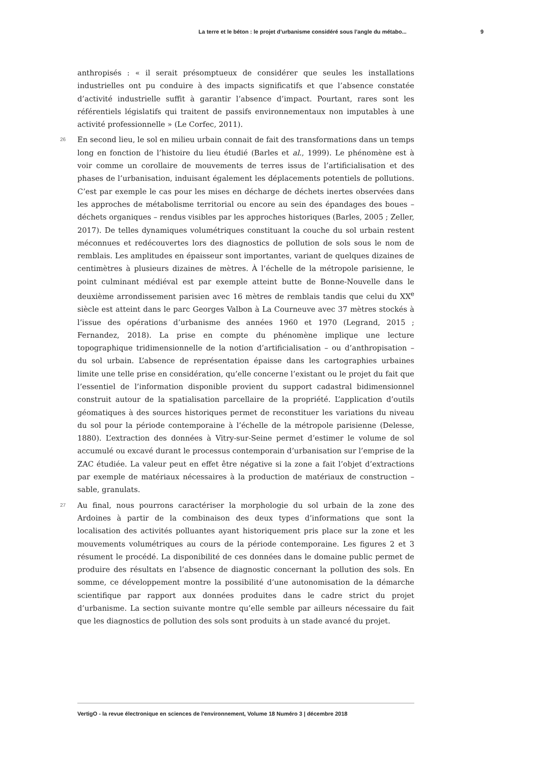La terre et le béton : le projet d’urbanisme considéré sous l’angle du métabo... 9
anthropisés : « il serait présomptueux de considérer que seules les installations industrielles ont pu conduire à des impacts significatifs et que l’absence constatée d’activité industrielle suffit à garantir l’absence d’impact. Pourtant, rares sont les référentiels législatifs qui traitent de passifs environnementaux non imputables à une activité professionnelle » (Le Corfec, 2011).
26 En second lieu, le sol en milieu urbain connait de fait des transformations dans un temps long en fonction de l’histoire du lieu étudié (Barles et al., 1999). Le phénomène est à voir comme un corollaire de mouvements de terres issus de l’artificialisation et des phases de l’urbanisation, induisant également les déplacements potentiels de pollutions. C’est par exemple le cas pour les mises en décharge de déchets inertes observées dans les approches de métabolisme territorial ou encore au sein des épandages des boues – déchets organiques – rendus visibles par les approches historiques (Barles, 2005 ; Zeller, 2017). De telles dynamiques volumétriques constituant la couche du sol urbain restent méconnues et redécouvertes lors des diagnostics de pollution de sols sous le nom de remblais. Les amplitudes en épaisseur sont importantes, variant de quelques dizaines de centimètres à plusieurs dizaines de mètres. À l’échelle de la métropole parisienne, le point culminant médiéval est par exemple atteint butte de Bonne-Nouvelle dans le deuxième arrondissement parisien avec 16 mètres de remblais tandis que celui du XX<sup>e</sup> siècle est atteint dans le parc Georges Valbon à La Courneuve avec 37 mètres stockés à l’issue des opérations d’urbanisme des années 1960 et 1970 (Legrand, 2015 ; Fernandez, 2018). La prise en compte du phénomène implique une lecture topographique tridimensionnelle de la notion d’artificialisation – ou d’anthropisation – du sol urbain. L’absence de représentation épaisse dans les cartographies urbaines limite une telle prise en considération, qu’elle concerne l’existant ou le projet du fait que l’essentiel de l’information disponible provient du support cadastral bidimensionnel construit autour de la spatialisation parcellaire de la propriété. L’application d’outils géomatiques à des sources historiques permet de reconstituer les variations du niveau du sol pour la période contemporaine à l’échelle de la métropole parisienne (Delesse, 1880). L’extraction des données à Vitry-sur-Seine permet d’estimer le volume de sol accumulé ou excavé durant le processus contemporain d’urbanisation sur l’emprise de la ZAC étudiée. La valeur peut en effet être négative si la zone a fait l’objet d’extractions par exemple de matériaux nécessaires à la production de matériaux de construction – sable, granulats.
27 Au final, nous pourrons caractériser la morphologie du sol urbain de la zone des Ardoines à partir de la combinaison des deux types d’informations que sont la localisation des activités polluantes ayant historiquement pris place sur la zone et les mouvements volumétriques au cours de la période contemporaine. Les figures 2 et 3 résument le procédé. La disponibilité de ces données dans le domaine public permet de produire des résultats en l’absence de diagnostic concernant la pollution des sols. En somme, ce développement montre la possibilité d’une autonomisation de la démarche scientifique par rapport aux données produites dans le cadre strict du projet d’urbanisme. La section suivante montre qu’elle semble par ailleurs nécessaire du fait que les diagnostics de pollution des sols sont produits à un stade avancé du projet.
VertigO - la revue électronique en sciences de l'environnement, Volume 18 Numéro 3 | décembre 2018